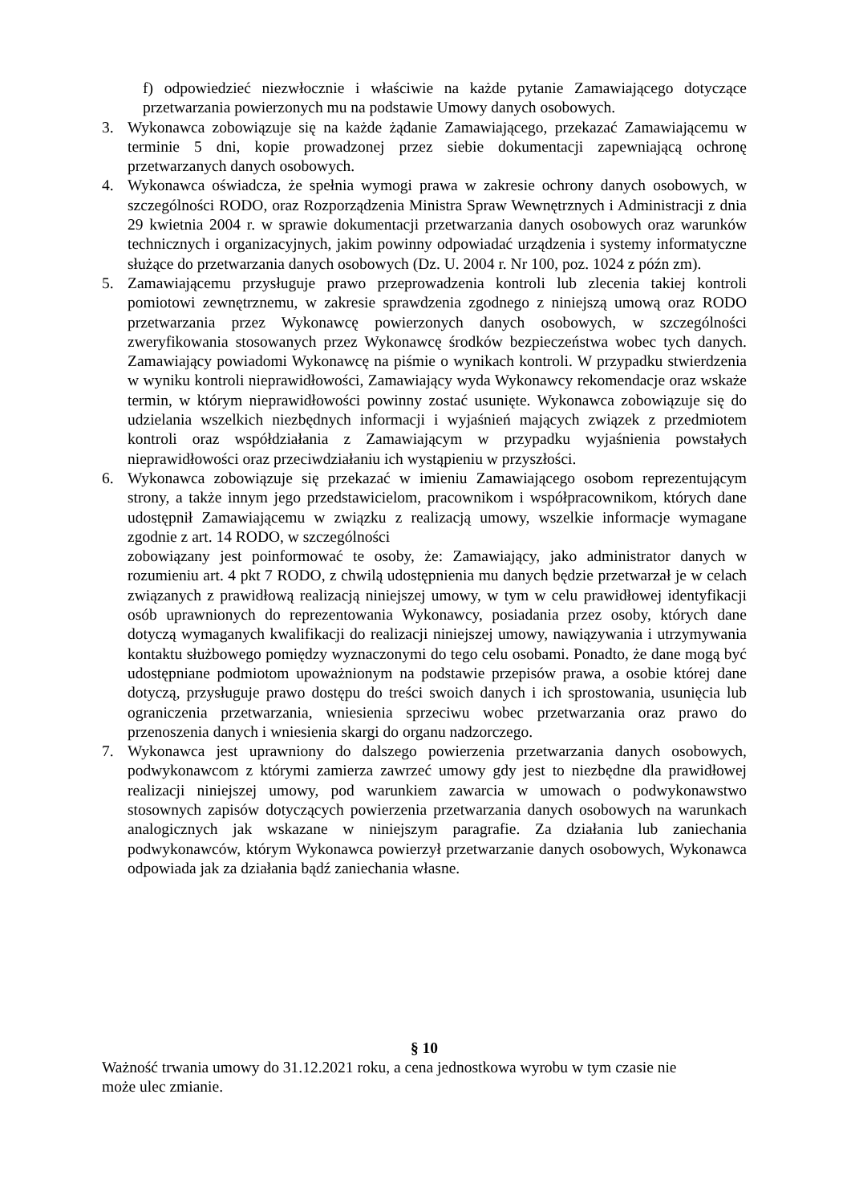f) odpowiedzieć niezwłocznie i właściwie na każde pytanie Zamawiającego dotyczące przetwarzania powierzonych mu na podstawie Umowy danych osobowych.
3. Wykonawca zobowiązuje się na każde żądanie Zamawiającego, przekazać Zamawiającemu w terminie 5 dni, kopie prowadzonej przez siebie dokumentacji zapewniającą ochronę przetwarzanych danych osobowych.
4. Wykonawca oświadcza, że spełnia wymogi prawa w zakresie ochrony danych osobowych, w szczególności RODO, oraz Rozporządzenia Ministra Spraw Wewnętrznych i Administracji z dnia 29 kwietnia 2004 r. w sprawie dokumentacji przetwarzania danych osobowych oraz warunków technicznych i organizacyjnych, jakim powinny odpowiadać urządzenia i systemy informatyczne służące do przetwarzania danych osobowych (Dz. U. 2004 r. Nr 100, poz. 1024 z późn zm).
5. Zamawiającemu przysługuje prawo przeprowadzenia kontroli lub zlecenia takiej kontroli pomiotowi zewnętrznemu, w zakresie sprawdzenia zgodnego z niniejszą umową oraz RODO przetwarzania przez Wykonawcę powierzonych danych osobowych, w szczególności zweryfikowania stosowanych przez Wykonawcę środków bezpieczeństwa wobec tych danych. Zamawiający powiadomi Wykonawcę na piśmie o wynikach kontroli. W przypadku stwierdzenia w wyniku kontroli nieprawidłowości, Zamawiający wyda Wykonawcy rekomendacje oraz wskaże termin, w którym nieprawidłowości powinny zostać usunięte. Wykonawca zobowiązuje się do udzielania wszelkich niezbędnych informacji i wyjaśnień mających związek z przedmiotem kontroli oraz współdziałania z Zamawiającym w przypadku wyjaśnienia powstałych nieprawidłowości oraz przeciwdziałaniu ich wystąpieniu w przyszłości.
6. Wykonawca zobowiązuje się przekazać w imieniu Zamawiającego osobom reprezentującym strony, a także innym jego przedstawicielom, pracownikom i współpracownikom, których dane udostępnił Zamawiającemu w związku z realizacją umowy, wszelkie informacje wymagane zgodnie z art. 14 RODO, w szczególności
zobowiązany jest poinformować te osoby, że: Zamawiający, jako administrator danych w rozumieniu art. 4 pkt 7 RODO, z chwilą udostępnienia mu danych będzie przetwarzał je w celach związanych z prawidłową realizacją niniejszej umowy, w tym w celu prawidłowej identyfikacji osób uprawnionych do reprezentowania Wykonawcy, posiadania przez osoby, których dane dotyczą wymaganych kwalifikacji do realizacji niniejszej umowy, nawiązywania i utrzymywania kontaktu służbowego pomiędzy wyznaczonymi do tego celu osobami. Ponadto, że dane mogą być udostępniane podmiotom upoważnionym na podstawie przepisów prawa, a osobie której dane dotyczą, przysługuje prawo dostępu do treści swoich danych i ich sprostowania, usunięcia lub ograniczenia przetwarzania, wniesienia sprzeciwu wobec przetwarzania oraz prawo do przenoszenia danych i wniesienia skargi do organu nadzorczego.
7. Wykonawca jest uprawniony do dalszego powierzenia przetwarzania danych osobowych, podwykonawcom z którymi zamierza zawrzeć umowy gdy jest to niezbędne dla prawidłowej realizacji niniejszej umowy, pod warunkiem zawarcia w umowach o podwykonawstwo stosownych zapisów dotyczących powierzenia przetwarzania danych osobowych na warunkach analogicznych jak wskazane w niniejszym paragrafie. Za działania lub zaniechania podwykonawców, którym Wykonawca powierzył przetwarzanie danych osobowych, Wykonawca odpowiada jak za działania bądź zaniechania własne.
§ 10
Ważność trwania umowy do 31.12.2021 roku, a cena jednostkowa wyrobu w tym czasie nie
może ulec zmianie.